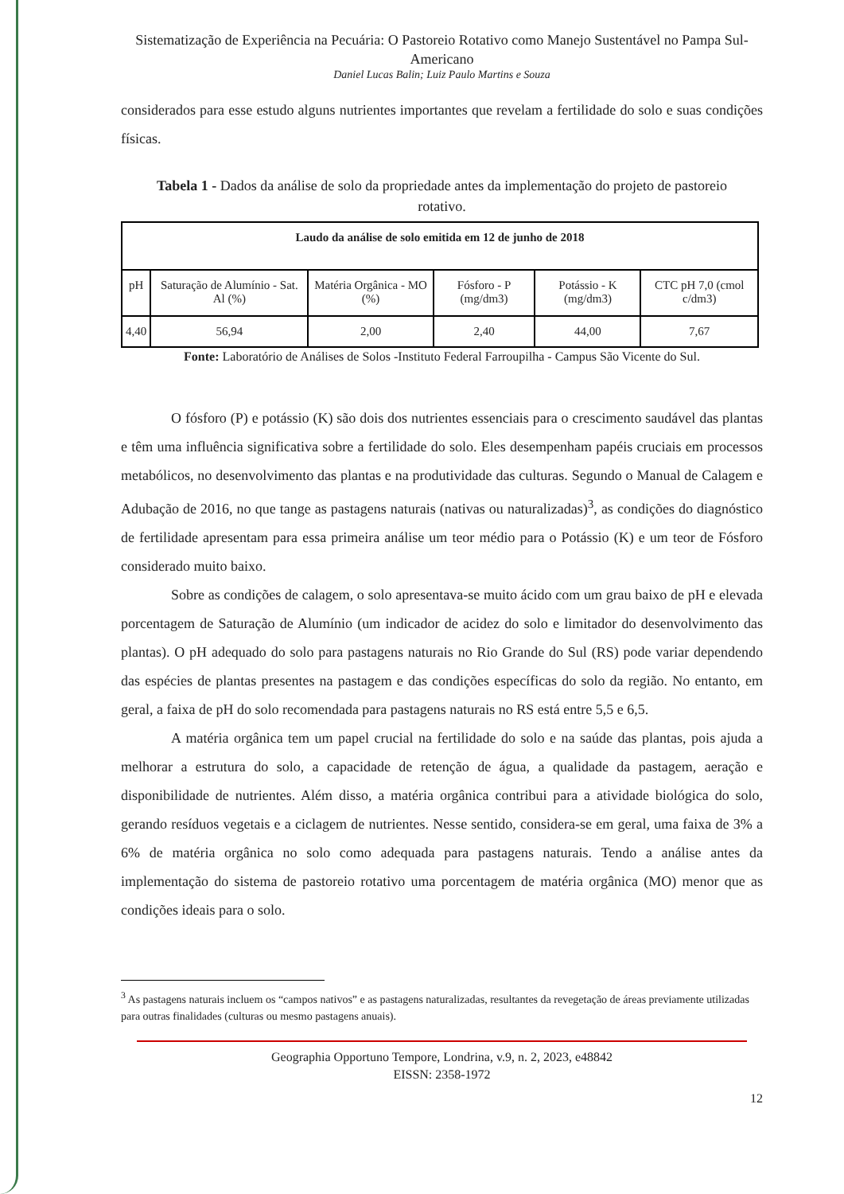Sistematização de Experiência na Pecuária: O Pastoreio Rotativo como Manejo Sustentável no Pampa Sul-Americano
Daniel Lucas Balin; Luiz Paulo Martins e Souza
considerados para esse estudo alguns nutrientes importantes que revelam a fertilidade do solo e suas condições físicas.
Tabela 1 - Dados da análise de solo da propriedade antes da implementação do projeto de pastoreio rotativo.
| Laudo da análise de solo emitida em 12 de junho de 2018 | | | | | |
| --- | --- | --- | --- | --- | --- |
| pH | Saturação de Alumínio - Sat. Al (%) | Matéria Orgânica - MO (%) | Fósforo - P (mg/dm3) | Potássio - K (mg/dm3) | CTC pH 7,0 (cmol c/dm3) |
| 4,40 | 56,94 | 2,00 | 2,40 | 44,00 | 7,67 |
Fonte: Laboratório de Análises de Solos -Instituto Federal Farroupilha - Campus São Vicente do Sul.
O fósforo (P) e potássio (K) são dois dos nutrientes essenciais para o crescimento saudável das plantas e têm uma influência significativa sobre a fertilidade do solo. Eles desempenham papéis cruciais em processos metabólicos, no desenvolvimento das plantas e na produtividade das culturas. Segundo o Manual de Calagem e Adubação de 2016, no que tange as pastagens naturais (nativas ou naturalizadas)<sup>3</sup>, as condições do diagnóstico de fertilidade apresentam para essa primeira análise um teor médio para o Potássio (K) e um teor de Fósforo considerado muito baixo.
Sobre as condições de calagem, o solo apresentava-se muito ácido com um grau baixo de pH e elevada porcentagem de Saturação de Alumínio (um indicador de acidez do solo e limitador do desenvolvimento das plantas). O pH adequado do solo para pastagens naturais no Rio Grande do Sul (RS) pode variar dependendo das espécies de plantas presentes na pastagem e das condições específicas do solo da região. No entanto, em geral, a faixa de pH do solo recomendada para pastagens naturais no RS está entre 5,5 e 6,5.
A matéria orgânica tem um papel crucial na fertilidade do solo e na saúde das plantas, pois ajuda a melhorar a estrutura do solo, a capacidade de retenção de água, a qualidade da pastagem, aeração e disponibilidade de nutrientes. Além disso, a matéria orgânica contribui para a atividade biológica do solo, gerando resíduos vegetais e a ciclagem de nutrientes. Nesse sentido, considera-se em geral, uma faixa de 3% a 6% de matéria orgânica no solo como adequada para pastagens naturais. Tendo a análise antes da implementação do sistema de pastoreio rotativo uma porcentagem de matéria orgânica (MO) menor que as condições ideais para o solo.
<sup>3</sup> As pastagens naturais incluem os “campos nativos” e as pastagens naturalizadas, resultantes da revegetação de áreas previamente utilizadas para outras finalidades (culturas ou mesmo pastagens anuais).
Geographia Opportuno Tempore, Londrina, v.9, n. 2, 2023, e48842
EISSN: 2358-1972
12